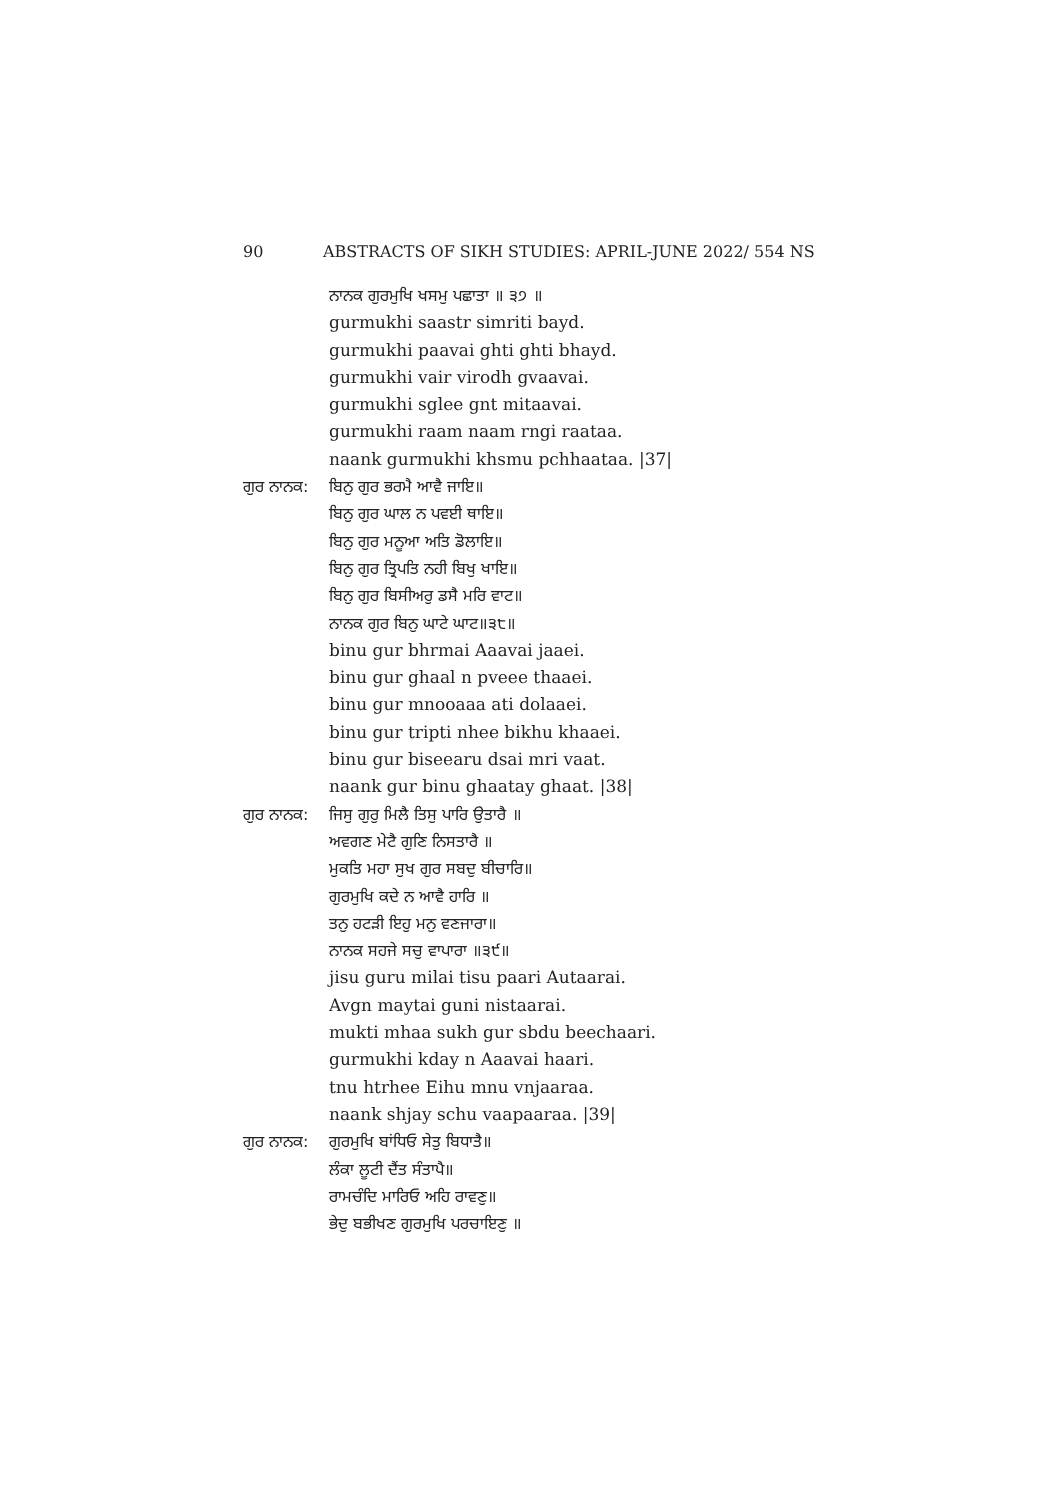90 ABSTRACTS OF SIKH STUDIES: APRIL-JUNE 2022/ 554 NS
ਨਾਨਕ ਗੁਰਮੁਖਿ ਖਸਮੁ ਪਛਾਤਾ ॥ ੩੭ ॥
gurmukhi saastr simriti bayd.
gurmukhi paavai ghti ghti bhayd.
gurmukhi vair virodh gvaavai.
gurmukhi sglee gnt mitaavai.
gurmukhi raam naam rngi raataa.
naank gurmukhi khsmu pchhaataa. |37|
ਗੁਰ ਨਾਨਕ:
ਬਿਨੁ ਗੁਰ ਭਰਮੈ ਆਵੈ ਜਾਇ॥
ਬਿਨੁ ਗੁਰ ਘਾਲ ਨ ਪਵਈ ਥਾਇ॥
ਬਿਨੁ ਗੁਰ ਮਨੂਆ ਅਤਿ ਡੋਲਾਇ॥
ਬਿਨੁ ਗੁਰ ਤ੍ਰਿਪਤਿ ਨਹੀ ਬਿਖੁ ਖਾਇ॥
ਬਿਨੁ ਗੁਰ ਬਿਸੀਅਰੁ ਡਸੈ ਮਰਿ ਵਾਟ॥
ਨਾਨਕ ਗੁਰ ਬਿਨੁ ਘਾਟੇ ਘਾਟ॥੩੮॥
binu gur bhrmai Aaavai jaaei.
binu gur ghaal n pveee thaaei.
binu gur mnooaaa ati dolaaei.
binu gur tripti nhee bikhu khaaei.
binu gur biseearu dsai mri vaat.
naank gur binu ghaatay ghaat. |38|
ਗੁਰ ਨਾਨਕ:
ਜਿਸੁ ਗੁਰੁ ਮਿਲੈ ਤਿਸੁ ਪਾਰਿ ਉਤਾਰੈ ॥
ਅਵਗਣ ਮੇਟੈ ਗੁਣਿ ਨਿਸਤਾਰੈ ॥
ਮੁਕਤਿ ਮਹਾ ਸੁਖ ਗੁਰ ਸਬਦੁ ਬੀਚਾਰਿ॥
ਗੁਰਮੁਖਿ ਕਦੇ ਨ ਆਵੈ ਹਾਰਿ ॥
ਤਨੁ ਹਟੜੀ ਇਹੁ ਮਨੁ ਵਣਜਾਰਾ॥
ਨਾਨਕ ਸਹਜੇ ਸਚੁ ਵਾਪਾਰਾ ॥੩੯॥
jisu guru milai tisu paari Autaarai.
Avgn maytai guni nistaarai.
mukti mhaa sukh gur sbdu beechaari.
gurmukhi kday n Aaavai haari.
tnu htrhee Eihu mnu vnjaaraa.
naank shjay schu vaapaaraa. |39|
ਗੁਰ ਨਾਨਕ:
ਗੁਰਮੁਖਿ ਬਾਂਧਿਓ ਸੇਤੁ ਬਿਧਾਤੈ॥
ਲੰਕਾ ਲੂਟੀ ਦੈਂਤ ਸੰਤਾਪੈ॥
ਰਾਮਚੰਦਿ ਮਾਰਿਓ ਅਹਿ ਰਾਵਣੁ॥
ਭੇਦੁ ਬਭੀਖਣ ਗੁਰਮੁਖਿ ਪਰਚਾਇਣੁ ॥